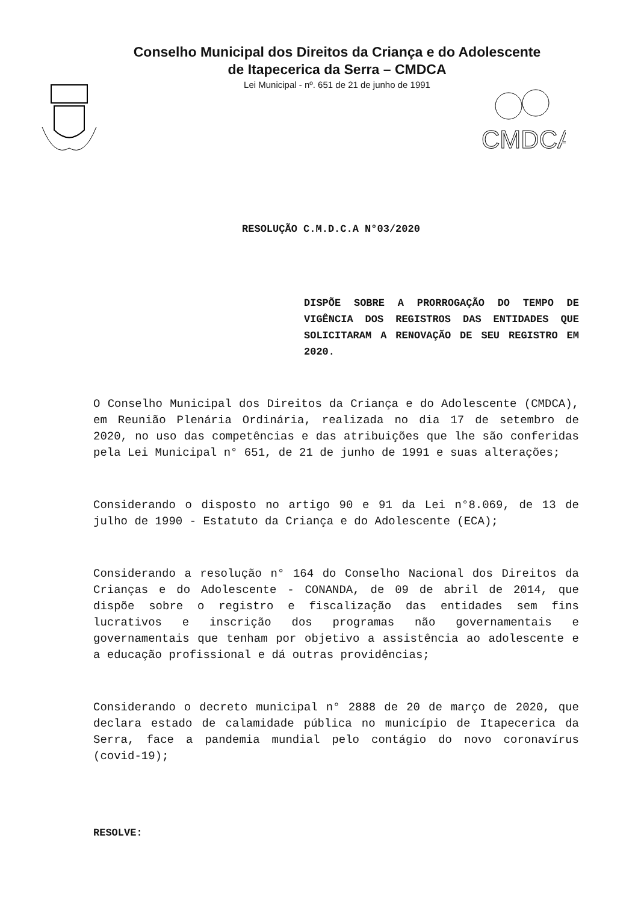Conselho Municipal dos Direitos da Criança e do Adolescente
de Itapecerica da Serra – CMDCA
Lei Municipal - nº. 651 de 21 de junho de 1991
CMDCA
RESOLUÇÃO C.M.D.C.A N°03/2020
DISPÕE SOBRE A PRORROGAÇÃO DO TEMPO DE VIGÊNCIA DOS REGISTROS DAS ENTIDADES QUE SOLICITARAM A RENOVAÇÃO DE SEU REGISTRO EM 2020.
O Conselho Municipal dos Direitos da Criança e do Adolescente (CMDCA), em Reunião Plenária Ordinária, realizada no dia 17 de setembro de 2020, no uso das competências e das atribuições que lhe são conferidas pela Lei Municipal n° 651, de 21 de junho de 1991 e suas alterações;
Considerando o disposto no artigo 90 e 91 da Lei n°8.069, de 13 de julho de 1990 - Estatuto da Criança e do Adolescente (ECA);
Considerando a resolução n° 164 do Conselho Nacional dos Direitos da Crianças e do Adolescente - CONANDA, de 09 de abril de 2014, que dispõe sobre o registro e fiscalização das entidades sem fins lucrativos e inscrição dos programas não governamentais e governamentais que tenham por objetivo a assistência ao adolescente e a educação profissional e dá outras providências;
Considerando o decreto municipal n° 2888 de 20 de março de 2020, que declara estado de calamidade pública no município de Itapecerica da Serra, face a pandemia mundial pelo contágio do novo coronavírus (covid-19);
RESOLVE: